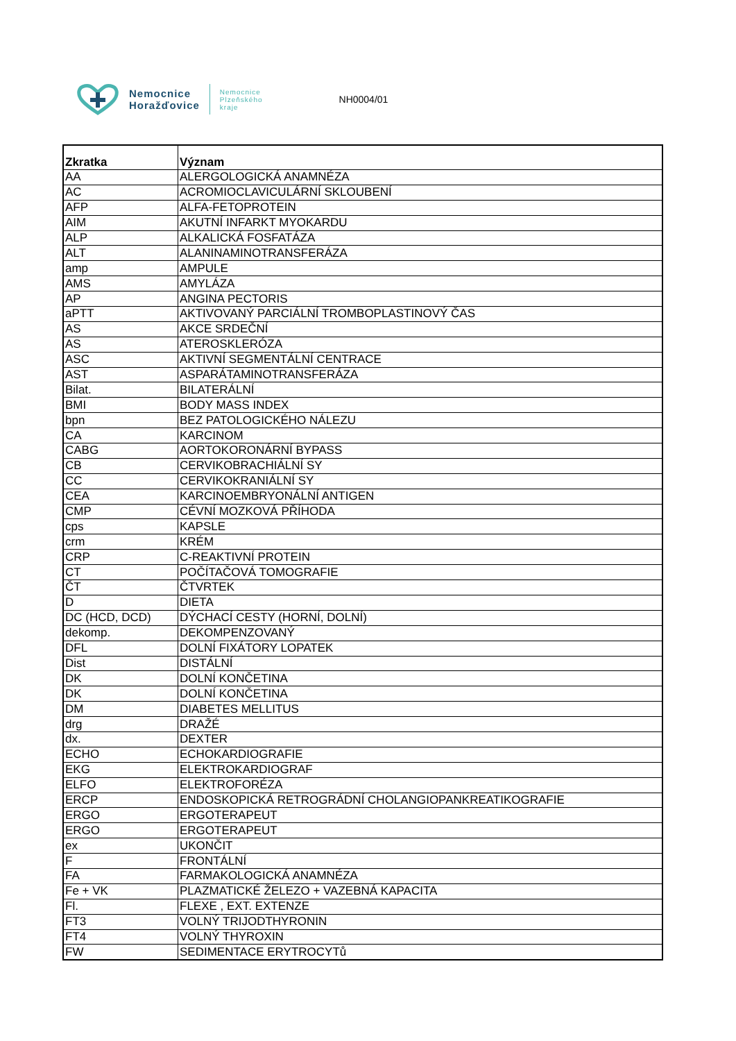Nemocnice
Horažďovice
Nemocnice
Plzeňského
kraje
NH0004/01
| Zkratka | Význam |
| --- | --- |
| AA | ALERGOLOGICKÁ ANAMNÉZA |
| AC | ACROMIOCLAVICULÁRNÍ SKLOUBENÍ |
| AFP | ALFA-FETOPROTEIN |
| AIM | AKUTNÍ INFARKT MYOKARDU |
| ALP | ALKALICKÁ FOSFATÁZA |
| ALT | ALANINAMINOTRANSFERÁZA |
| amp | AMPULE |
| AMS | AMYLÁZA |
| AP | ANGINA PECTORIS |
| aPTT | AKTIVOVANÝ PARCIÁLNÍ TROMBOPLASTINOVÝ ČAS |
| AS | AKCE SRDEČNÍ |
| AS | ATEROSKLERÓZA |
| ASC | AKTIVNÍ SEGMENTÁLNÍ CENTRACE |
| AST | ASPARÁTAMINOTRANSFERÁZA |
| Bilat. | BILATERÁLNÍ |
| BMI | BODY MASS INDEX |
| bpn | BEZ PATOLOGICKÉHO NÁLEZU |
| CA | KARCINOM |
| CABG | AORTOKORONÁRNÍ BYPASS |
| CB | CERVIKOBRACHIÁLNÍ SY |
| CC | CERVIKOKRANIÁLNÍ SY |
| CEA | KARCINOEMBRYONÁLNÍ ANTIGEN |
| CMP | CÉVNÍ MOZKOVÁ PŘÍHODA |
| cps | KAPSLE |
| crm | KRÉM |
| CRP | C-REAKTIVNÍ PROTEIN |
| CT | POČÍTAČOVÁ TOMOGRAFIE |
| ČT | ČTVRTEK |
| D | DIETA |
| DC (HCD, DCD) | DÝCHACÍ CESTY (HORNÍ, DOLNÍ) |
| dekomp. | DEKOMPENZOVANÝ |
| DFL | DOLNÍ FIXÁTORY LOPATEK |
| Dist | DISTÁLNÍ |
| DK | DOLNÍ KONČETINA |
| DK | DOLNÍ KONČETINA |
| DM | DIABETES MELLITUS |
| drg | DRAŽÉ |
| dx. | DEXTER |
| ECHO | ECHOKARDIOGRAFIE |
| EKG | ELEKTROKARDIOGRAF |
| ELFO | ELEKTROFORÉZA |
| ERCP | ENDOSKOPICKÁ RETROGRÁDNÍ CHOLANGIOPANKREATIKOGRAFIE |
| ERGO | ERGOTERAPEUT |
| ERGO | ERGOTERAPEUT |
| ex | UKONČIT |
| F | FRONTÁLNÍ |
| FA | FARMAKOLOGICKÁ ANAMNÉZA |
| Fe + VK | PLAZMATICKÉ ŽELEZO + VAZEBNÁ KAPACITA |
| Fl. | FLEXE , EXT. EXTENZE |
| FT3 | VOLNÝ TRIJODTHYRONIN |
| FT4 | VOLNÝ THYROXIN |
| FW | SEDIMENTACE ERYTROCYTů |